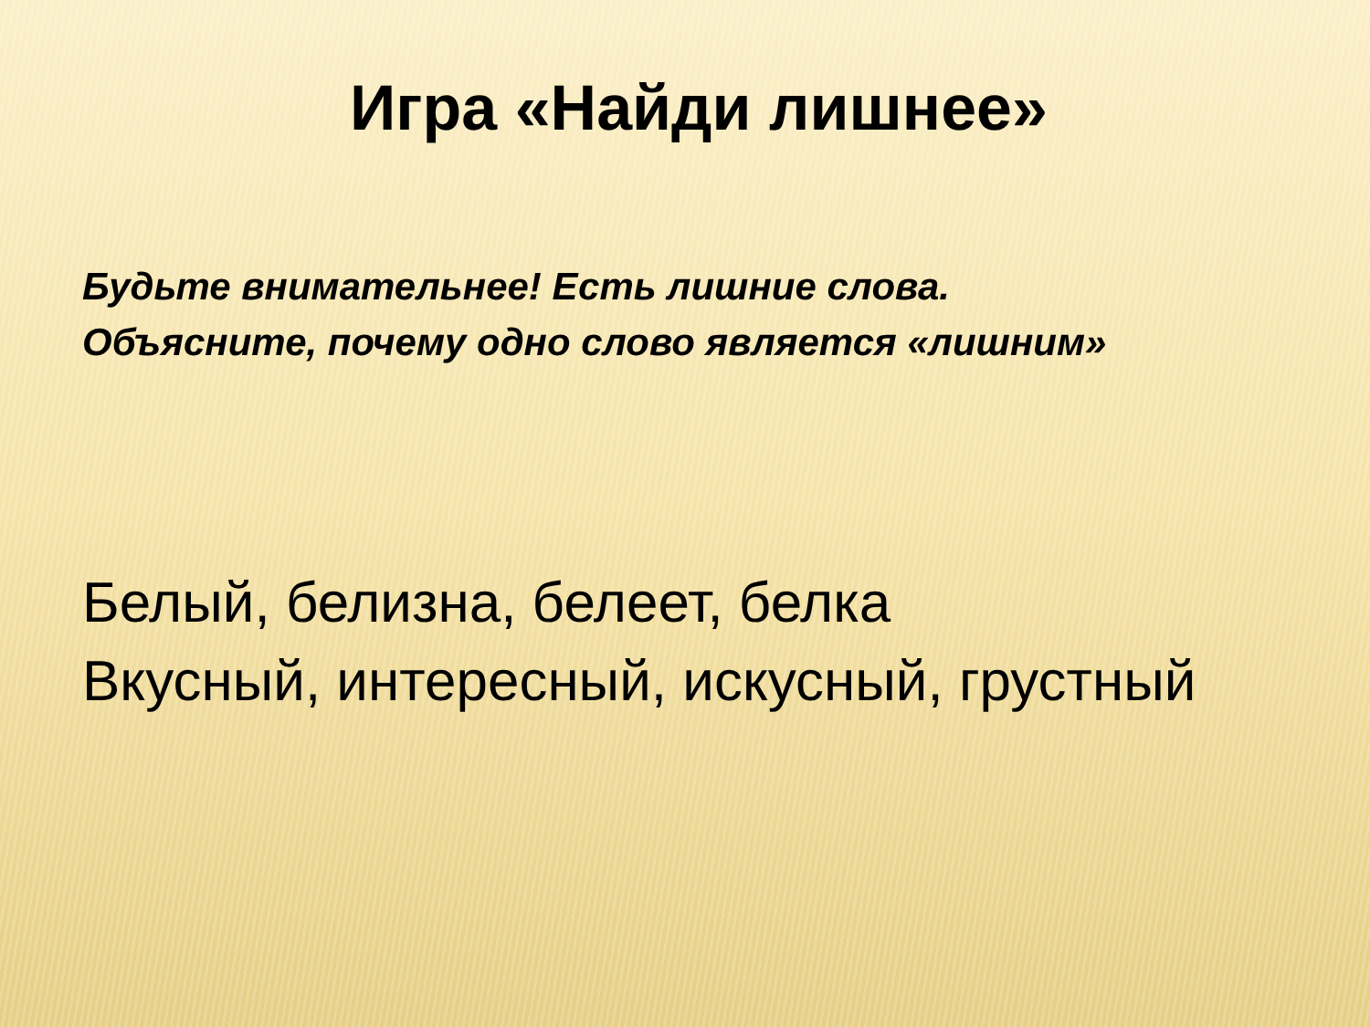Игра «Найди лишнее»
Будьте внимательнее! Есть лишние слова.
Объясните, почему одно слово является «лишним»
Белый, белизна, белеет, белка
Вкусный, интересный, искусный, грустный